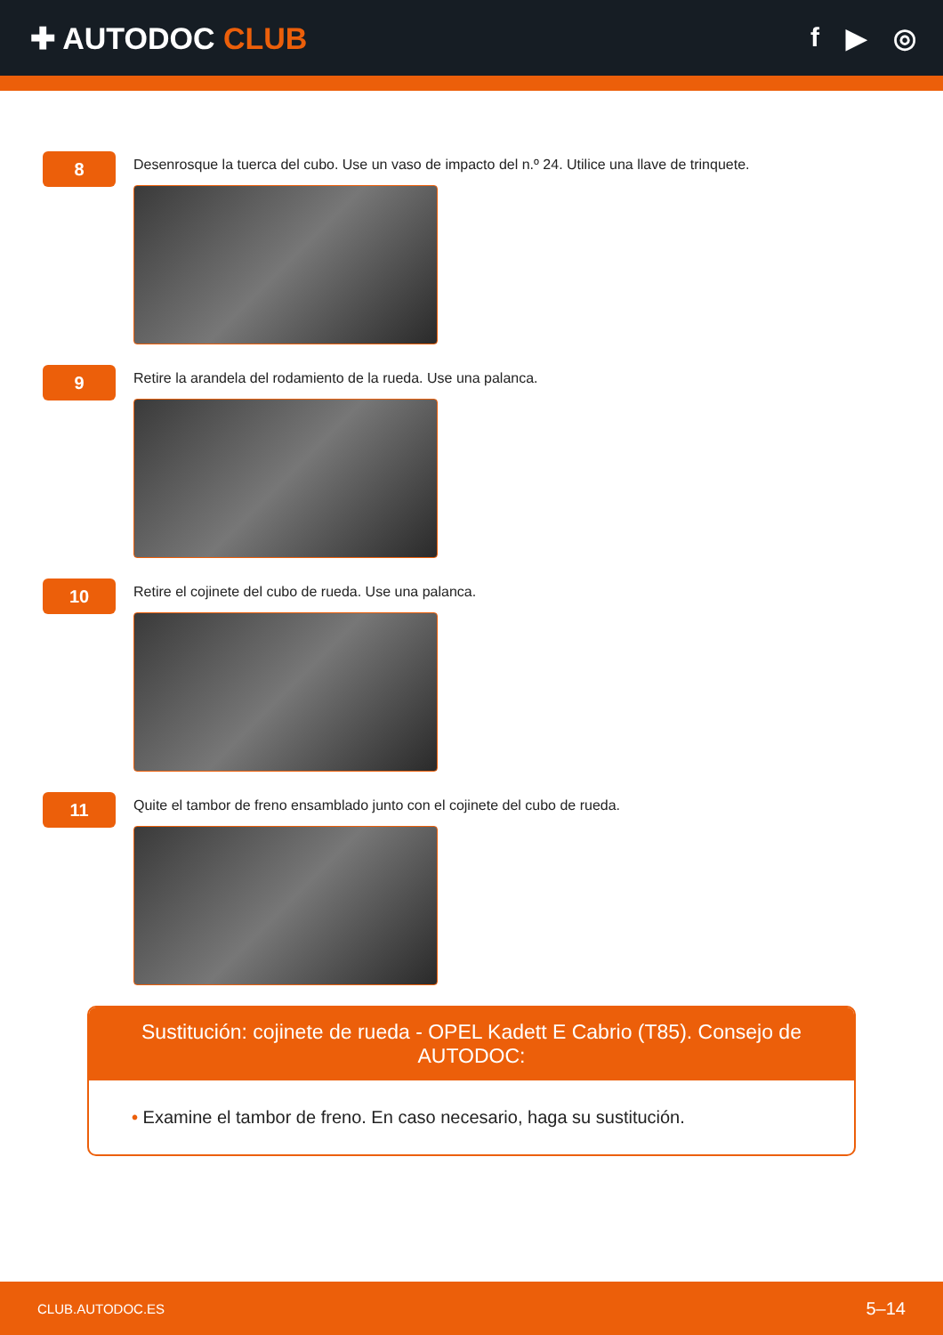✚ AUTODOC CLUB f ▶ ◎
8
Desenrosque la tuerca del cubo. Use un vaso de impacto del n.º 24. Utilice una llave de trinquete.
9
Retire la arandela del rodamiento de la rueda. Use una palanca.
10
Retire el cojinete del cubo de rueda. Use una palanca.
11
Quite el tambor de freno ensamblado junto con el cojinete del cubo de rueda.
Sustitución: cojinete de rueda - OPEL Kadett E Cabrio (T85). Consejo de AUTODOC:
• Examine el tambor de freno. En caso necesario, haga su sustitución.
CLUB.AUTODOC.ES 5–14